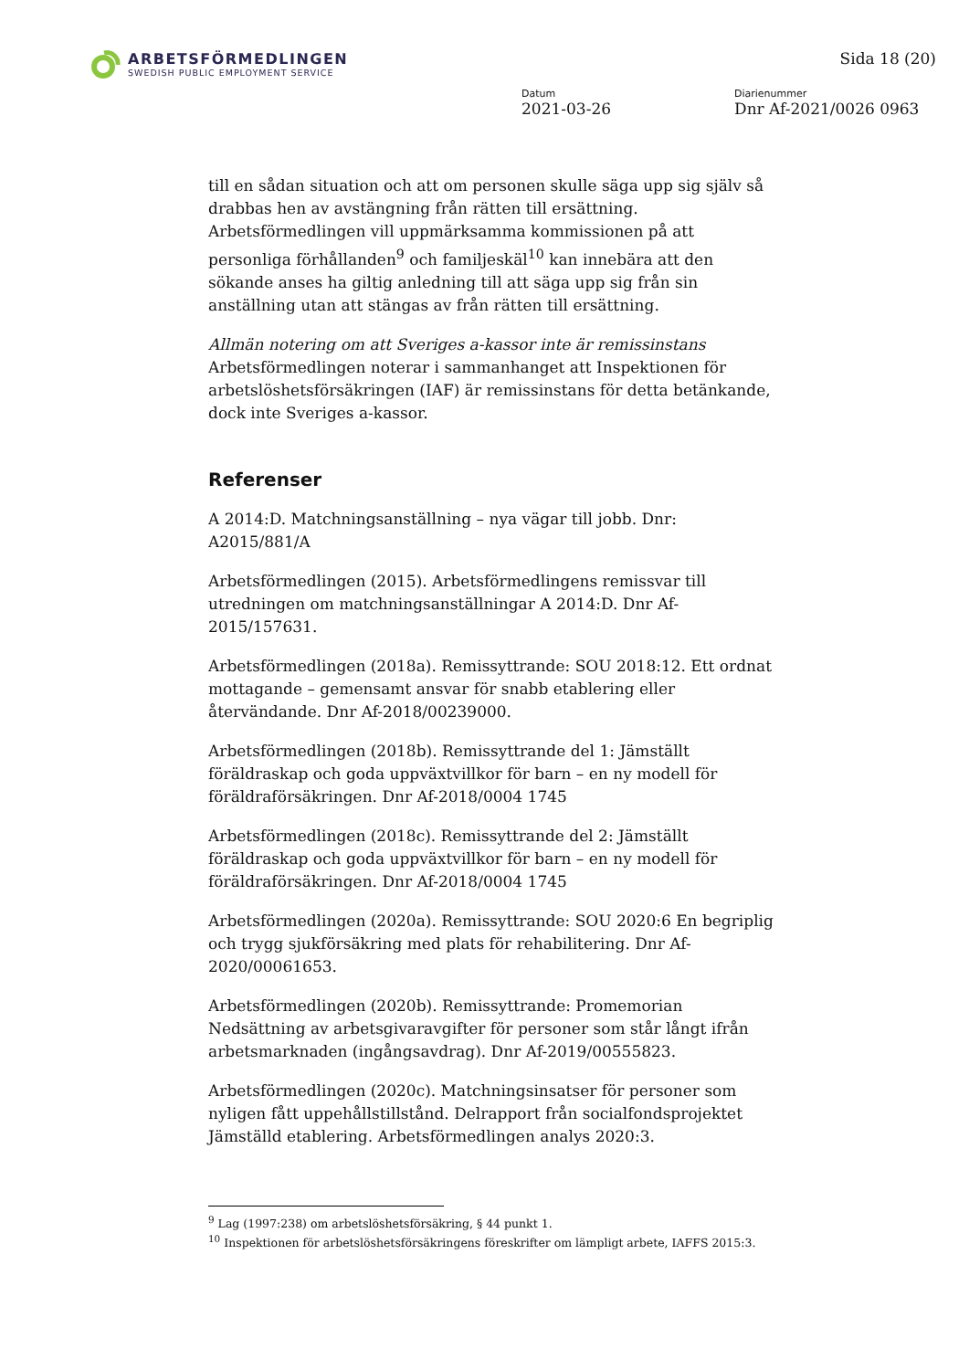ARBETSFÖRMEDLINGEN
SWEDISH PUBLIC EMPLOYMENT SERVICE
Sida 18 (20)
Datum
2021-03-26
Diarienummer
Dnr Af-2021/0026 0963
till en sådan situation och att om personen skulle säga upp sig själv så drabbas hen av avstängning från rätten till ersättning. Arbetsförmedlingen vill uppmärksamma kommissionen på att personliga förhållanden<sup>9</sup> och familjeskäl<sup>10</sup> kan innebära att den sökande anses ha giltig anledning till att säga upp sig från sin anställning utan att stängas av från rätten till ersättning.
Allmän notering om att Sveriges a-kassor inte är remissinstans
Arbetsförmedlingen noterar i sammanhanget att Inspektionen för arbetslöshetsförsäkringen (IAF) är remissinstans för detta betänkande, dock inte Sveriges a-kassor.
Referenser
A 2014:D. Matchningsanställning – nya vägar till jobb. Dnr: A2015/881/A
Arbetsförmedlingen (2015). Arbetsförmedlingens remissvar till utredningen om matchningsanställningar A 2014:D. Dnr Af-2015/157631.
Arbetsförmedlingen (2018a). Remissyttrande: SOU 2018:12. Ett ordnat mottagande – gemensamt ansvar för snabb etablering eller återvändande. Dnr Af-2018/00239000.
Arbetsförmedlingen (2018b). Remissyttrande del 1: Jämställt föräldraskap och goda uppväxtvillkor för barn – en ny modell för föräldraförsäkringen. Dnr Af-2018/0004 1745
Arbetsförmedlingen (2018c). Remissyttrande del 2: Jämställt föräldraskap och goda uppväxtvillkor för barn – en ny modell för föräldraförsäkringen. Dnr Af-2018/0004 1745
Arbetsförmedlingen (2020a). Remissyttrande: SOU 2020:6 En begriplig och trygg sjukförsäkring med plats för rehabilitering. Dnr Af-2020/00061653.
Arbetsförmedlingen (2020b). Remissyttrande: Promemorian Nedsättning av arbetsgivaravgifter för personer som står långt ifrån arbetsmarknaden (ingångsavdrag). Dnr Af-2019/00555823.
Arbetsförmedlingen (2020c). Matchningsinsatser för personer som nyligen fått uppehållstillstånd. Delrapport från socialfondsprojektet Jämställd etablering. Arbetsförmedlingen analys 2020:3.
<sup>9</sup> Lag (1997:238) om arbetslöshetsförsäkring, § 44 punkt 1.
<sup>10</sup> Inspektionen för arbetslöshetsförsäkringens föreskrifter om lämpligt arbete, IAFFS 2015:3.